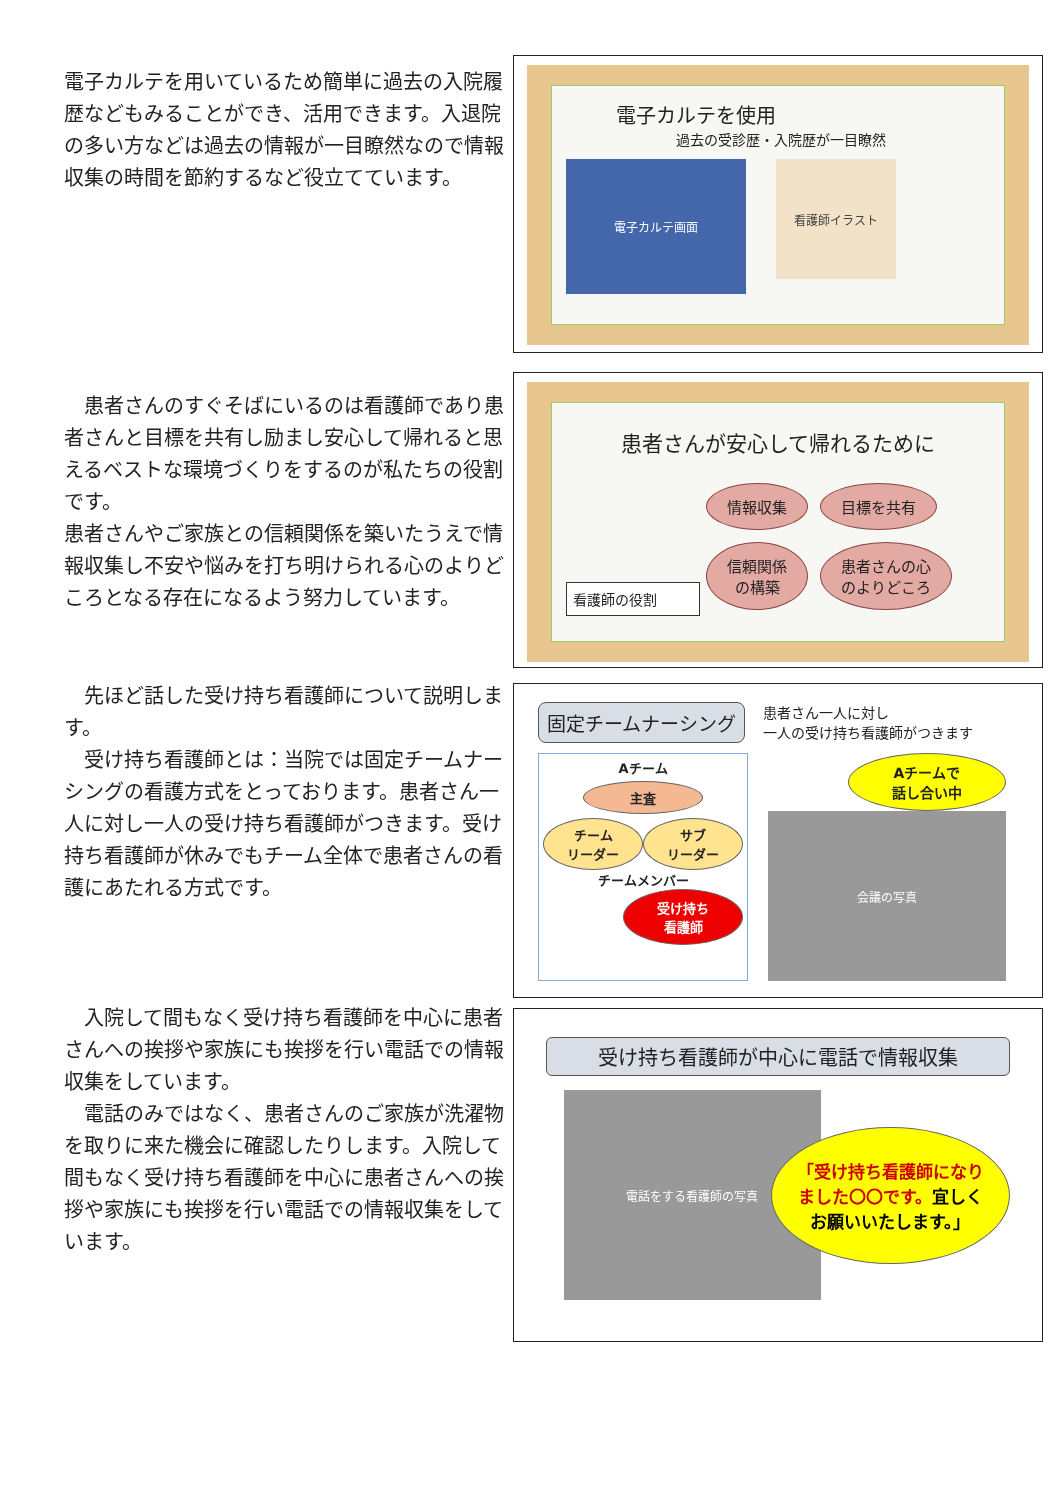電子カルテを用いているため簡単に過去の入院履歴などもみることができ、活用できます。入退院の多い方などは過去の情報が一目瞭然なので情報収集の時間を節約するなど役立てています。
電子カルテを使用
過去の受診歴・入院歴が一目瞭然
電子カルテ画面
看護師イラスト
　患者さんのすぐそばにいるのは看護師であり患者さんと目標を共有し励まし安心して帰れると思えるベストな環境づくりをするのが私たちの役割です。
患者さんやご家族との信頼関係を築いたうえで情報収集し不安や悩みを打ち明けられる心のよりどころとなる存在になるよう努力しています。
患者さんが安心して帰れるために
看護師の役割
情報収集 目標を共有
信頼関係
の構築 患者さんの心
のよりどころ
　先ほど話した受け持ち看護師について説明します。
　受け持ち看護師とは：当院では固定チームナーシングの看護方式をとっております。患者さん一人に対し一人の受け持ち看護師がつきます。受け持ち看護師が休みでもチーム全体で患者さんの看護にあたれる方式です。
固定チームナーシング
患者さん一人に対し
一人の受け持ち看護師がつきます
Aチーム
主査
チーム
リーダー
サブ
リーダー
チームメンバー
受け持ち
看護師
Aチームで
話し合い中
会議の写真
　入院して間もなく受け持ち看護師を中心に患者さんへの挨拶や家族にも挨拶を行い電話での情報収集をしています。
　電話のみではなく、患者さんのご家族が洗濯物を取りに来た機会に確認したりします。入院して間もなく受け持ち看護師を中心に患者さんへの挨拶や家族にも挨拶を行い電話での情報収集をしています。
受け持ち看護師が中心に電話で情報収集
電話をする看護師の写真
「受け持ち看護師になりました〇〇です。宜しくお願いいたします。」